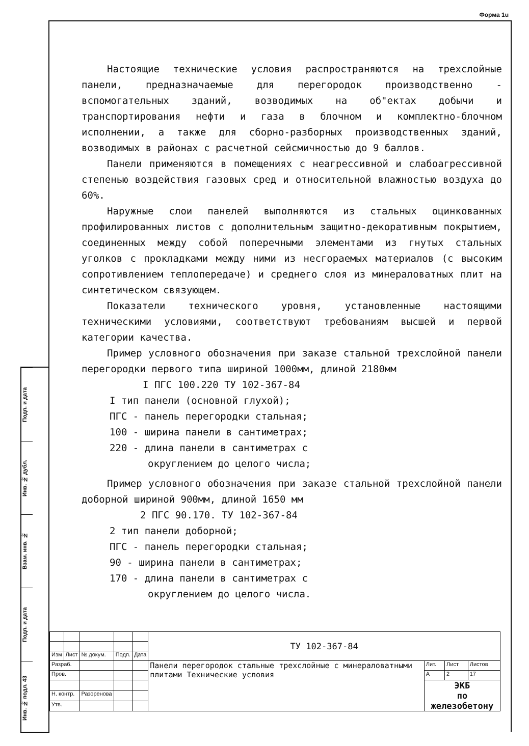Форма 1u
Подп. и дата
Инв. № дубл.
Взам. инв. №
Подп. и дата
Инв. № подл. 43
Настоящие технические условия распространяются на трехслойные панели, предназначаемые для перегородок производственно - вспомогательных зданий, возводимых на об"ектах добычи и транспортирования нефти и газа в блочном и комплектно-блочном исполнении, а также для сборно-разборных производственных зданий, возводимых в районах с расчетной сейсмичностью до 9 баллов.
Панели применяются в помещениях с неагрессивной и слабоагрессивной степенью воздействия газовых сред и относительной влажностью воздуха до 60%.
Наружные слои панелей выполняются из стальных оцинкованных профилированных листов с дополнительным защитно-декоративным покрытием, соединенных между собой поперечными элементами из гнутых стальных уголков с прокладками между ними из несгораемых материалов (с высоким сопротивлением теплопередаче) и среднего слоя из минераловатных плит на синтетическом связующем.
Показатели технического уровня, установленные настоящими техническими условиями, соответствуют требованиям высшей и первой категории качества.
Пример условного обозначения при заказе стальной трехслойной панели перегородки первого типа шириной 1000мм, длиной 2180мм
I ПГС 100.220 ТУ 102-367-84
I тип панели (основной глухой);
ПГС - панель перегородки стальная;
100 - ширина панели в сантиметрах;
220 - длина панели в сантиметрах с
округлением до целого числа;
Пример условного обозначения при заказе стальной трехслойной панели доборной шириной 900мм, длиной 1650 мм
2 ПГС 90.170. ТУ 102-367-84
2 тип панели доборной;
ПГС - панель перегородки стальная;
90 - ширина панели в сантиметрах;
170 - длина панели в сантиметрах с
округлением до целого числа.
| | | | | | ТУ 102-367-84 | | | |
| Изм | Лист | № докум. | Подп. | Дата | | | | |
| Разраб. | | | | | Панели перегородок стальные трехслойные с минераловатными плитами Технические условия | Лит. | Лист | Листов |
| Пров. | | | | | | А | 2 | 17 |
| | | | | | | ЭКБ по железобетону | | |
| Н. контр. | | Разоренова | | | | | | |
| Утв. | | | | | | | | |